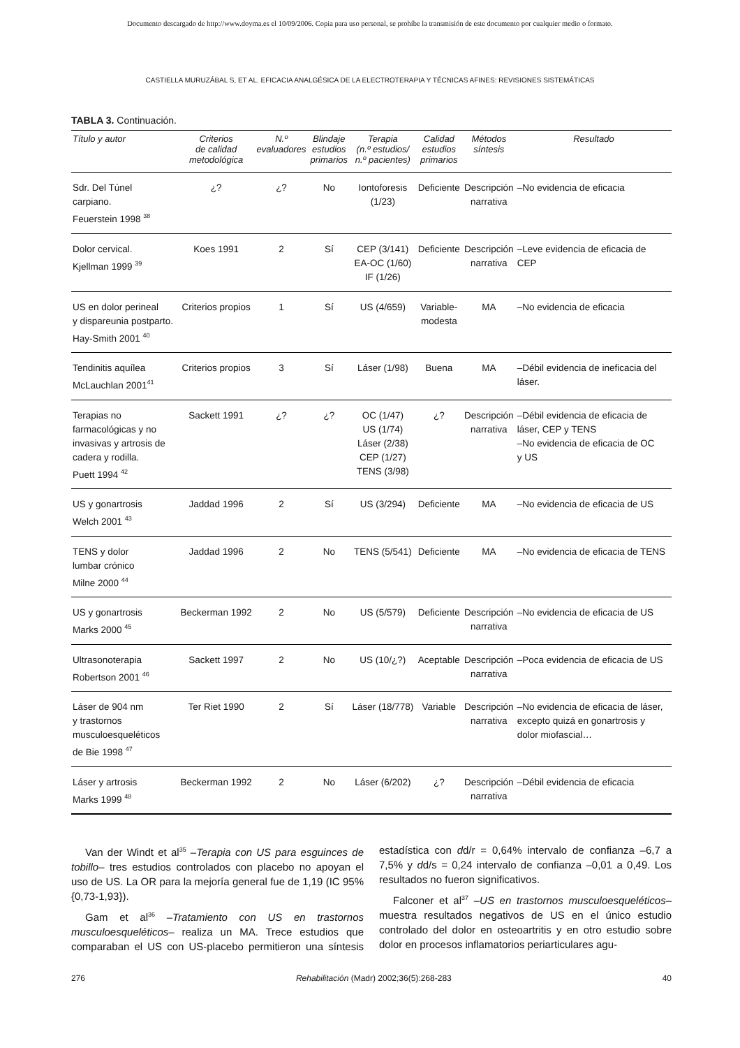Documento descargado de http://www.doyma.es el 10/09/2006. Copia para uso personal, se prohíbe la transmisión de este documento por cualquier medio o formato.
CASTIELLA MURUZÁBAL S, ET AL. EFICACIA ANALGÉSICA DE LA ELECTROTERAPIA Y TÉCNICAS AFINES: REVISIONES SISTEMÁTICAS
TABLA 3. Continuación.
| Título y autor | Criterios de calidad metodológica | N.º evaluadores | Blindaje estudios primarios | Terapia (n.º estudios/ n.º pacientes) | Calidad estudios primarios | Métodos síntesis | Resultado |
| --- | --- | --- | --- | --- | --- | --- | --- |
| Sdr. Del Túnel carpiano. Feuerstein 1998 <sup>38</sup> | ¿? | ¿? | No | Iontoforesis (1/23) | Deficiente | Descripción narrativa | –No evidencia de eficacia |
| Dolor cervical. Kjellman 1999 <sup>39</sup> | Koes 1991 | 2 | Sí | CEP (3/141) EA-OC (1/60) IF (1/26) | Deficiente | Descripción narrativa | –Leve evidencia de eficacia de CEP |
| US en dolor perineal y dispareunia postparto. Hay-Smith 2001 <sup>40</sup> | Criterios propios | 1 | Sí | US (4/659) | Variable- modesta | MA | –No evidencia de eficacia |
| Tendinitis aquílea McLauchlan 2001<sup>41</sup> | Criterios propios | 3 | Sí | Láser (1/98) | Buena | MA | –Débil evidencia de ineficacia del láser. |
| Terapias no farmacológicas y no invasivas y artrosis de cadera y rodilla. Puett 1994 <sup>42</sup> | Sackett 1991 | ¿? | ¿? | OC (1/47) US (1/74) Láser (2/38) CEP (1/27) TENS (3/98) | ¿? | Descripción narrativa | –Débil evidencia de eficacia de láser, CEP y TENS –No evidencia de eficacia de OC y US |
| US y gonartrosis Welch 2001 <sup>43</sup> | Jaddad 1996 | 2 | Sí | US (3/294) | Deficiente | MA | –No evidencia de eficacia de US |
| TENS y dolor lumbar crónico Milne 2000 <sup>44</sup> | Jaddad 1996 | 2 | No | TENS (5/541) | Deficiente | MA | –No evidencia de eficacia de TENS |
| US y gonartrosis Marks 2000 <sup>45</sup> | Beckerman 1992 | 2 | No | US (5/579) | Deficiente | Descripción narrativa | –No evidencia de eficacia de US |
| Ultrasonoterapia Robertson 2001 <sup>46</sup> | Sackett 1997 | 2 | No | US (10/¿?) | Aceptable | Descripción narrativa | –Poca evidencia de eficacia de US |
| Láser de 904 nm y trastornos musculoesqueléticos de Bie 1998 <sup>47</sup> | Ter Riet 1990 | 2 | Sí | Láser (18/778) | Variable | Descripción narrativa | –No evidencia de eficacia de láser, excepto quizá en gonartrosis y dolor miofascial… |
| Láser y artrosis Marks 1999 <sup>48</sup> | Beckerman 1992 | 2 | No | Láser (6/202) | ¿? | Descripción narrativa | –Débil evidencia de eficacia |
Van der Windt et al<sup>35</sup> –Terapia con US para esguinces de tobillo– tres estudios controlados con placebo no apoyan el uso de US. La OR para la mejoría general fue de 1,19 (IC 95% {0,73-1,93}).
Gam et al<sup>36</sup> –Tratamiento con US en trastornos musculoesqueléticos– realiza un MA. Trece estudios que comparaban el US con US-placebo permitieron una síntesis estadística con dd/r = 0,64% intervalo de confianza –6,7 a 7,5% y dd/s = 0,24 intervalo de confianza –0,01 a 0,49. Los resultados no fueron significativos.
Falconer et al<sup>37</sup> –US en trastornos musculoesqueléticos– muestra resultados negativos de US en el único estudio controlado del dolor en osteoartritis y en otro estudio sobre dolor en procesos inflamatorios periarticulares agu-
276 Rehabilitación (Madr) 2002;36(5):268-283 40